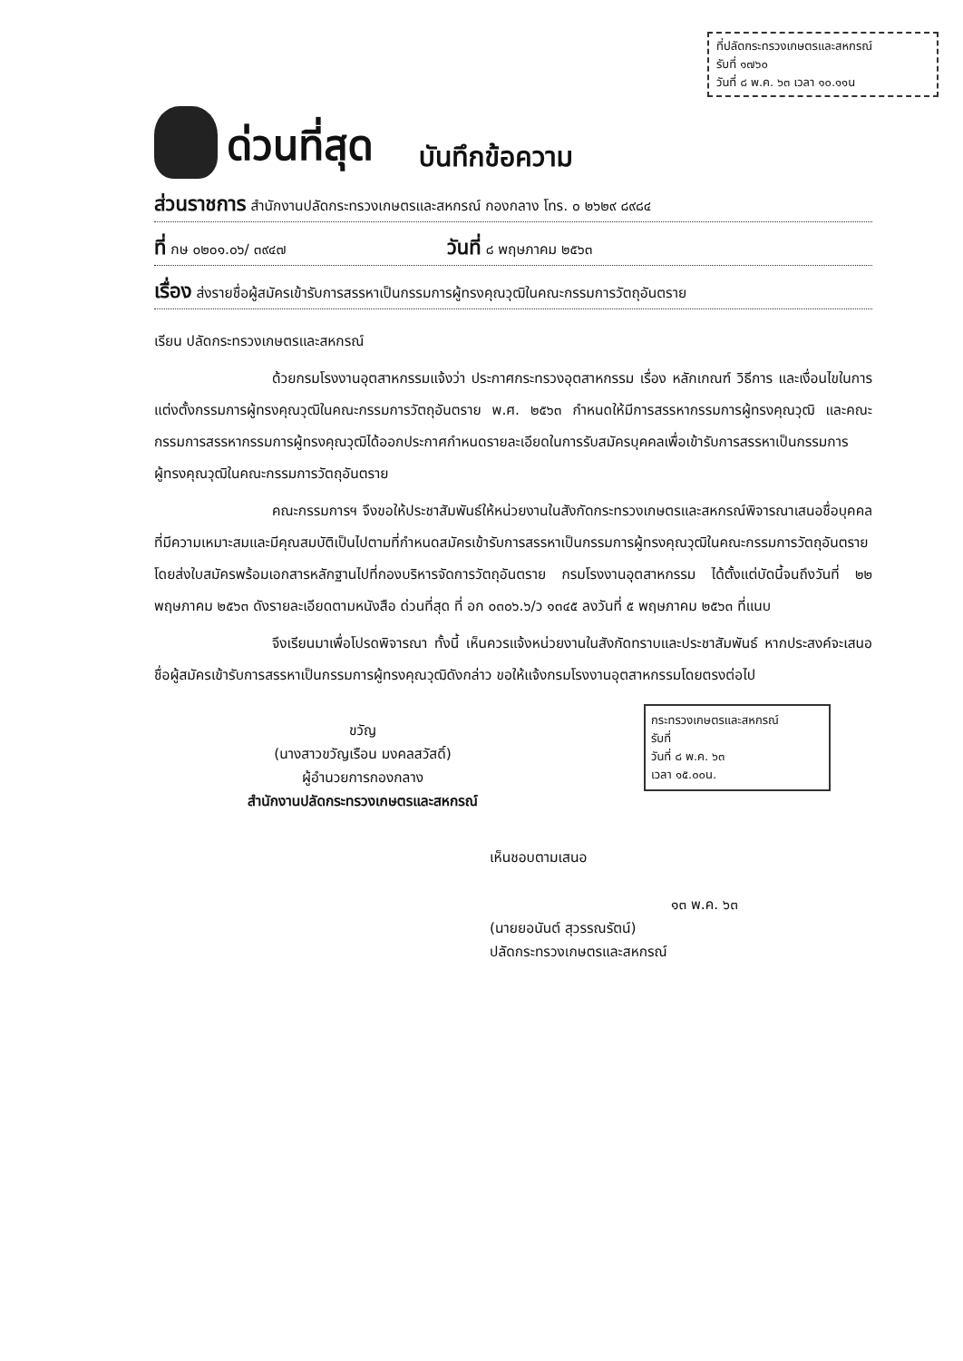ที่ปลัดกระทรวงเกษตรและสหกรณ์
รับที่ ๑๗๖๐
วันที่ ๘ พ.ค. ๖๓ เวลา ๑๐.๑๑น
ด่วนที่สุด บันทึกข้อความ
ส่วนราชการ สำนักงานปลัดกระทรวงเกษตรและสหกรณ์ กองกลาง โทร. ๐ ๒๖๒๙ ๘๙๘๔
ที่ กษ ๐๒๐๑.๐๖/ ๓๙๔๗ วันที่ ๘ พฤษภาคม ๒๕๖๓
เรื่อง ส่งรายชื่อผู้สมัครเข้ารับการสรรหาเป็นกรรมการผู้ทรงคุณวุฒิในคณะกรรมการวัตถุอันตราย
เรียน ปลัดกระทรวงเกษตรและสหกรณ์
ด้วยกรมโรงงานอุตสาหกรรมแจ้งว่า ประกาศกระทรวงอุตสาหกรรม เรื่อง หลักเกณฑ์ วิธีการ และเงื่อนไขในการแต่งตั้งกรรมการผู้ทรงคุณวุฒิในคณะกรรมการวัตถุอันตราย พ.ศ. ๒๕๖๓ กำหนดให้มีการสรรหากรรมการผู้ทรงคุณวุฒิ และคณะกรรมการสรรหากรรมการผู้ทรงคุณวุฒิได้ออกประกาศกำหนดรายละเอียดในการรับสมัครบุคคลเพื่อเข้ารับการสรรหาเป็นกรรมการผู้ทรงคุณวุฒิในคณะกรรมการวัตถุอันตราย
คณะกรรมการฯ จึงขอให้ประชาสัมพันธ์ให้หน่วยงานในสังกัดกระทรวงเกษตรและสหกรณ์พิจารณาเสนอชื่อบุคคลที่มีความเหมาะสมและมีคุณสมบัติเป็นไปตามที่กำหนดสมัครเข้ารับการสรรหาเป็นกรรมการผู้ทรงคุณวุฒิในคณะกรรมการวัตถุอันตราย โดยส่งใบสมัครพร้อมเอกสารหลักฐานไปที่กองบริหารจัดการวัตถุอันตราย กรมโรงงานอุตสาหกรรม ได้ตั้งแต่บัดนี้จนถึงวันที่ ๒๒ พฤษภาคม ๒๕๖๓ ดังรายละเอียดตามหนังสือ ด่วนที่สุด ที่ อก ๐๓๐๖.๖/ว ๑๓๔๕ ลงวันที่ ๕ พฤษภาคม ๒๕๖๓ ที่แนบ
จึงเรียนมาเพื่อโปรดพิจารณา ทั้งนี้ เห็นควรแจ้งหน่วยงานในสังกัดทราบและประชาสัมพันธ์ หากประสงค์จะเสนอชื่อผู้สมัครเข้ารับการสรรหาเป็นกรรมการผู้ทรงคุณวุฒิดังกล่าว ขอให้แจ้งกรมโรงงานอุตสาหกรรมโดยตรงต่อไป
ขวัญ
(นางสาวขวัญเรือน มงคลสวัสดิ์)
ผู้อำนวยการกองกลาง
สำนักงานปลัดกระทรวงเกษตรและสหกรณ์
กระทรวงเกษตรและสหกรณ์
รับที่
วันที่ ๘ พ.ค. ๖๓
เวลา ๑๕.๐๐น.
เห็นชอบตามเสนอ
๑๓ พ.ค. ๖๓
(นายยอนันต์ สุวรรณรัตน์)
ปลัดกระทรวงเกษตรและสหกรณ์